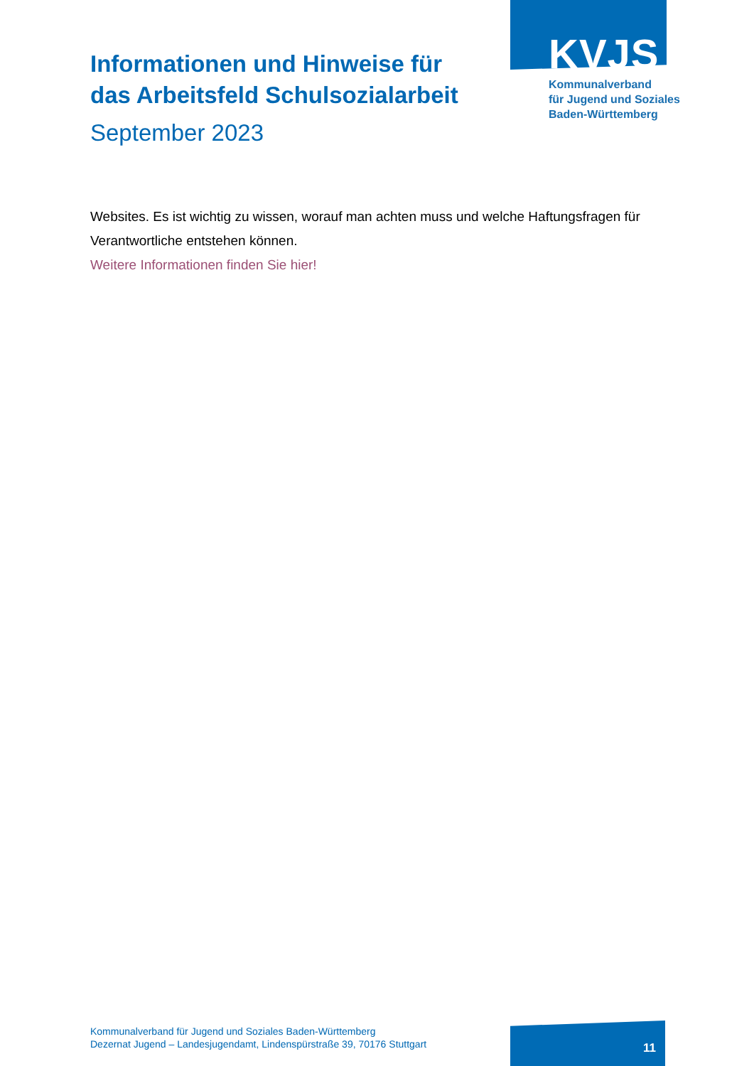KVJS
Kommunalverband
für Jugend und Soziales
Baden-Württemberg
Informationen und Hinweise für das Arbeitsfeld Schulsozialarbeit
September 2023
Websites. Es ist wichtig zu wissen, worauf man achten muss und welche Haftungsfragen für Verantwortliche entstehen können.
Weitere Informationen finden Sie hier!
Kommunalverband für Jugend und Soziales Baden-Württemberg
Dezernat Jugend – Landesjugendamt, Lindenspürstraße 39, 70176 Stuttgart
11